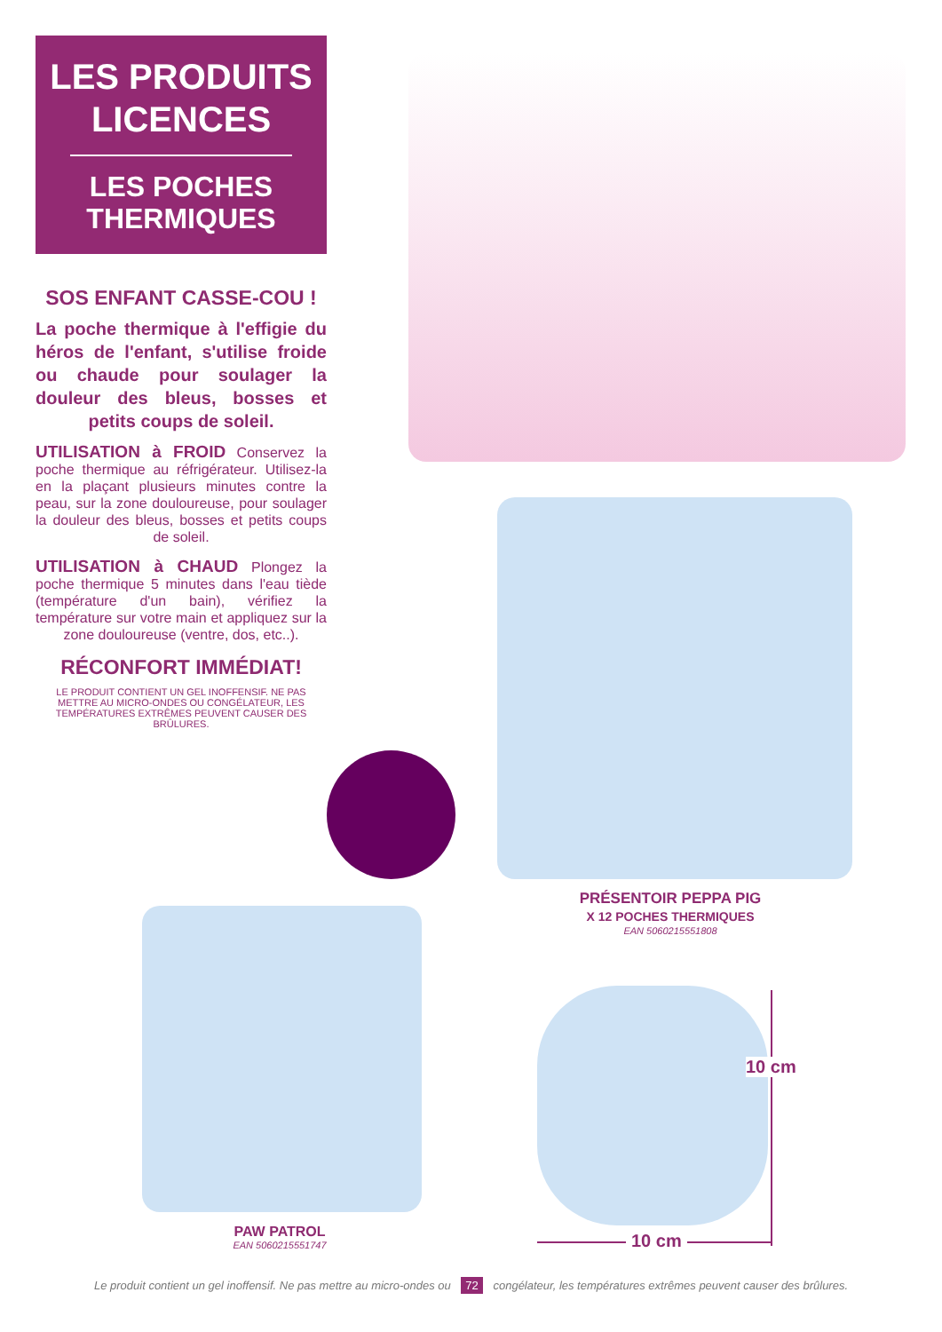LES PRODUITS LICENCES
LES POCHES THERMIQUES
SOS ENFANT CASSE-COU !
La poche thermique à l'effigie du héros de l'enfant, s'utilise froide ou chaude pour soulager la douleur des bleus, bosses et petits coups de soleil.
UTILISATION à FROID Conservez la poche thermique au réfrigérateur. Utilisez-la en la plaçant plusieurs minutes contre la peau, sur la zone douloureuse, pour soulager la douleur des bleus, bosses et petits coups de soleil.
UTILISATION à CHAUD Plongez la poche thermique 5 minutes dans l'eau tiède (température d'un bain), vérifiez la température sur votre main et appliquez sur la zone douloureuse (ventre, dos, etc..).
RÉCONFORT IMMÉDIAT!
LE PRODUIT CONTIENT UN GEL INOFFENSIF. NE PAS METTRE AU MICRO-ONDES OU CONGÉLATEUR, LES TEMPÉRATURES EXTRÊMES PEUVENT CAUSER DES BRÛLURES.
PRÉSENTOIR PEPPA PIG
X 12 POCHES THERMIQUES
EAN 5060215551808
PAW PATROL
EAN 5060215551747
10 cm
10 cm
Le produit contient un gel inoffensif. Ne pas mettre au micro-ondes ou 72 congélateur, les températures extrêmes peuvent causer des brûlures.